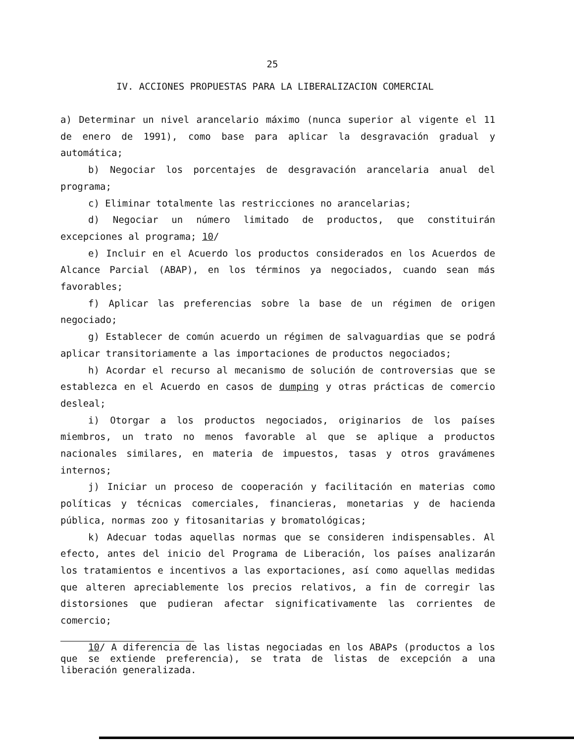25
IV. ACCIONES PROPUESTAS PARA LA LIBERALIZACION COMERCIAL
a) Determinar un nivel arancelario máximo (nunca superior al vigente el 11 de enero de 1991), como base para aplicar la desgravación gradual y automática;
b) Negociar los porcentajes de desgravación arancelaria anual del programa;
c) Eliminar totalmente las restricciones no arancelarias;
d) Negociar un número limitado de productos, que constituirán excepciones al programa; 10/
e) Incluir en el Acuerdo los productos considerados en los Acuerdos de Alcance Parcial (ABAP), en los términos ya negociados, cuando sean más favorables;
f) Aplicar las preferencias sobre la base de un régimen de origen negociado;
g) Establecer de común acuerdo un régimen de salvaguardias que se podrá aplicar transitoriamente a las importaciones de productos negociados;
h) Acordar el recurso al mecanismo de solución de controversias que se establezca en el Acuerdo en casos de dumping y otras prácticas de comercio desleal;
i) Otorgar a los productos negociados, originarios de los países miembros, un trato no menos favorable al que se aplique a productos nacionales similares, en materia de impuestos, tasas y otros gravámenes internos;
j) Iniciar un proceso de cooperación y facilitación en materias como políticas y técnicas comerciales, financieras, monetarias y de hacienda pública, normas zoo y fitosanitarias y bromatológicas;
k) Adecuar todas aquellas normas que se consideren indispensables. Al efecto, antes del inicio del Programa de Liberación, los países analizarán los tratamientos e incentivos a las exportaciones, así como aquellas medidas que alteren apreciablemente los precios relativos, a fin de corregir las distorsiones que pudieran afectar significativamente las corrientes de comercio;
10/ A diferencia de las listas negociadas en los ABAPs (productos a los que se extiende preferencia), se trata de listas de excepción a una liberación generalizada.